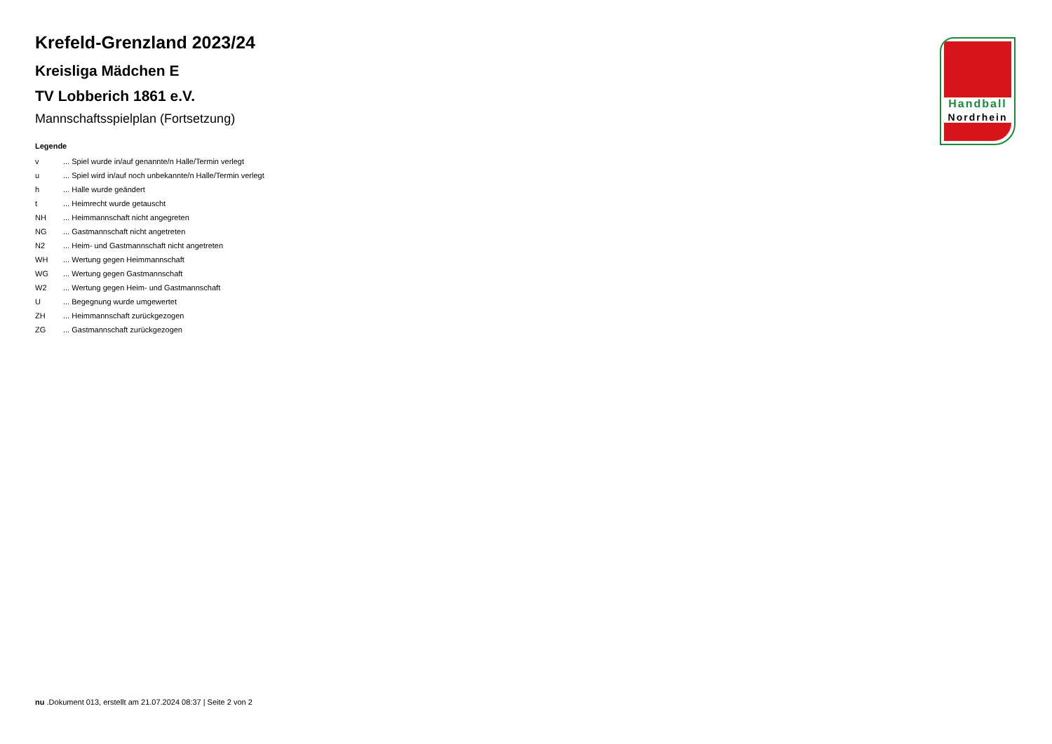Krefeld-Grenzland 2023/24
Kreisliga Mädchen E
TV Lobberich 1861 e.V.
Mannschaftsspielplan (Fortsetzung)
Legende
| v | ... Spiel wurde in/auf genannte/n Halle/Termin verlegt |
| u | ... Spiel wird in/auf noch unbekannte/n Halle/Termin verlegt |
| h | ... Halle wurde geändert |
| t | ... Heimrecht wurde getauscht |
| NH | ... Heimmannschaft nicht angegreten |
| NG | ... Gastmannschaft nicht angetreten |
| N2 | ... Heim- und Gastmannschaft nicht angetreten |
| WH | ... Wertung gegen Heimmannschaft |
| WG | ... Wertung gegen Gastmannschaft |
| W2 | ... Wertung gegen Heim- und Gastmannschaft |
| U | ... Begegnung wurde umgewertet |
| ZH | ... Heimmannschaft zurückgezogen |
| ZG | ... Gastmannschaft zurückgezogen |
Handball
Nordrhein
nu .Dokument 013, erstellt am 21.07.2024 08:37 | Seite 2 von 2